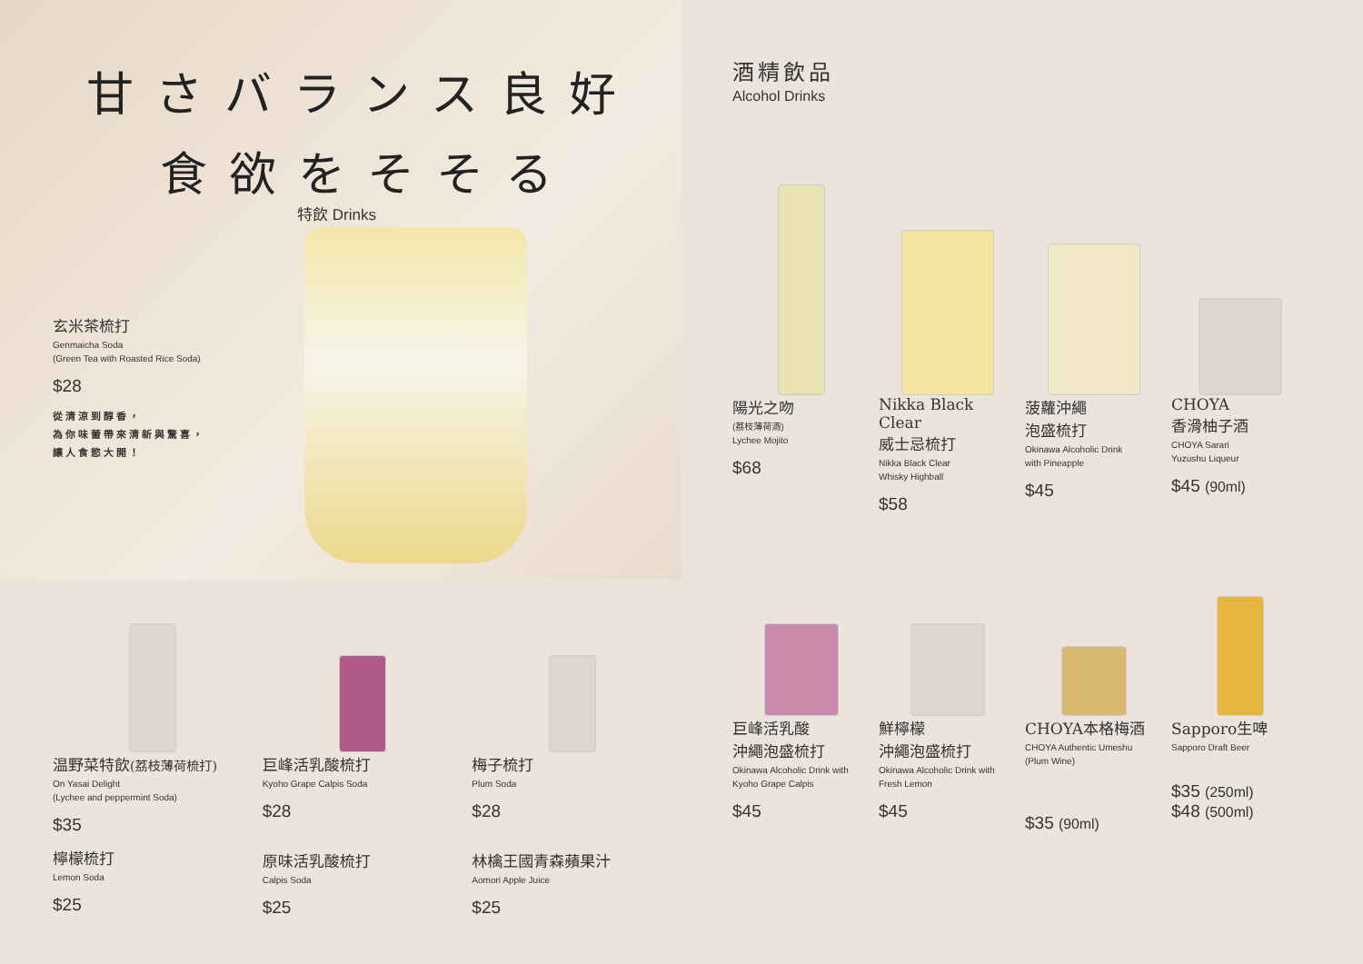甘さバランス良好
食欲をそそる
特飲 Drinks
玄米茶梳打
Genmaicha Soda
(Green Tea with Roasted Rice Soda)
$28
從清涼到醇香，
為你味蕾帶來清新與驚喜，
讓人食慾大開！
温野菜特飲(荔枝薄荷梳打)
On Yasai Delight
(Lychee and peppermint Soda)
$35
檸檬梳打
Lemon Soda
$25
巨峰活乳酸梳打
Kyoho Grape Calpis Soda
$28
原味活乳酸梳打
Calpis Soda
$25
梅子梳打
Plum Soda
$28
林檎王國青森蘋果汁
Aomori Apple Juice
$25
酒精飲品
Alcohol Drinks
陽光之吻
(荔枝薄荷酒)
Lychee Mojito
$68
Nikka Black Clear
威士忌梳打
Nikka Black Clear
Whisky Highball
$58
菠蘿沖繩
泡盛梳打
Okinawa Alcoholic Drink
with Pineapple
$45
CHOYA
香滑柚子酒
CHOYA Sarari
Yuzushu Liqueur
$45 (90ml)
巨峰活乳酸
沖繩泡盛梳打
Okinawa Alcoholic Drink with
Kyoho Grape Calpis
$45
鮮檸檬
沖繩泡盛梳打
Okinawa Alcoholic Drink with
Fresh Lemon
$45
CHOYA本格梅酒
CHOYA Authentic Umeshu
(Plum Wine)
$35 (90ml)
Sapporo生啤
Sapporo Draft Beer
$35 (250ml)
$48 (500ml)